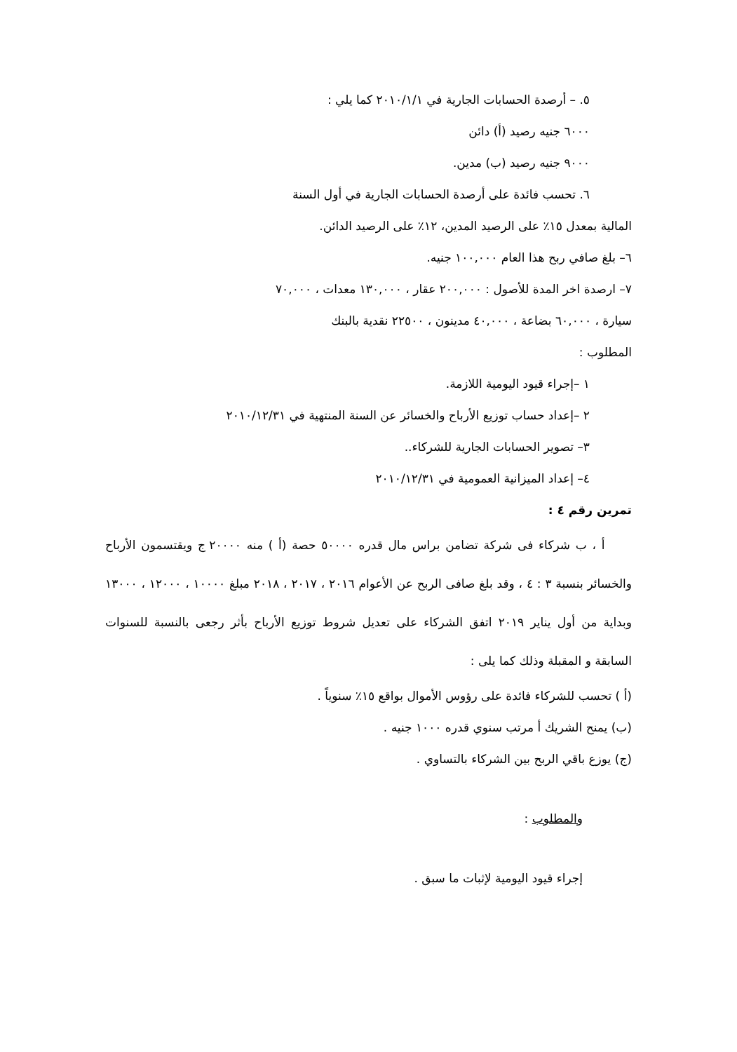٥. – أرصدة الحسابات الجارية في ٢٠١٠/١/١ كما يلي :
٦٠٠٠ جنيه رصيد (أ) دائن
٩٠٠٠ جنيه رصيد (ب) مدين.
٦. تحسب فائدة على أرصدة الحسابات الجارية في أول السنة
المالية بمعدل ١٥٪ على الرصيد المدين، ١٢٪ على الرصيد الدائن.
٦– بلغ صافي ربح هذا العام ١٠٠,٠٠٠ جنيه.
٧– ارصدة اخر المدة للأصول : ٢٠٠,٠٠٠ عقار ، ١٣٠,٠٠٠ معدات ، ٧٠,٠٠٠
سيارة ، ٦٠,٠٠٠ بضاعة ، ٤٠,٠٠٠ مدينون ، ٢٢٥٠٠ نقدية بالبنك
المطلوب :
١ –إجراء قيود اليومية اللازمة.
٢ –إعداد حساب توزيع الأرباح والخسائر عن السنة المنتهية في ٢٠١٠/١٢/٣١
٣– تصوير الحسابات الجارية للشركاء..
٤– إعداد الميزانية العمومية في ٢٠١٠/١٢/٣١
تمرين رقم ٤ :
أ ، ب شركاء فى شركة تضامن براس مال قدره ٥٠٠٠٠ حصة (أ ) منه ٢٠٠٠٠ ج ويقتسمون الأرباح والخسائر بنسبة ٣ : ٤ ، وقد بلغ صافى الربح عن الأعوام ٢٠١٦ ، ٢٠١٧ ، ٢٠١٨ مبلغ ١٠٠٠٠ ، ١٢٠٠٠ ، ١٣٠٠٠ وبداية من أول يناير ٢٠١٩ اتفق الشركاء على تعديل شروط توزيع الأرباح بأثر رجعى بالنسبة للسنوات السابقة و المقبلة وذلك كما يلى :
(أ ) تحسب للشركاء فائدة على رؤوس الأموال بواقع ١٥٪ سنوياً .
(ب) يمنح الشريك أ مرتب سنوي قدره ١٠٠٠ جنيه .
(ج) يوزع باقي الربح بين الشركاء بالتساوي .
والمطلوب :
إجراء قيود اليومية لإثبات ما سبق .